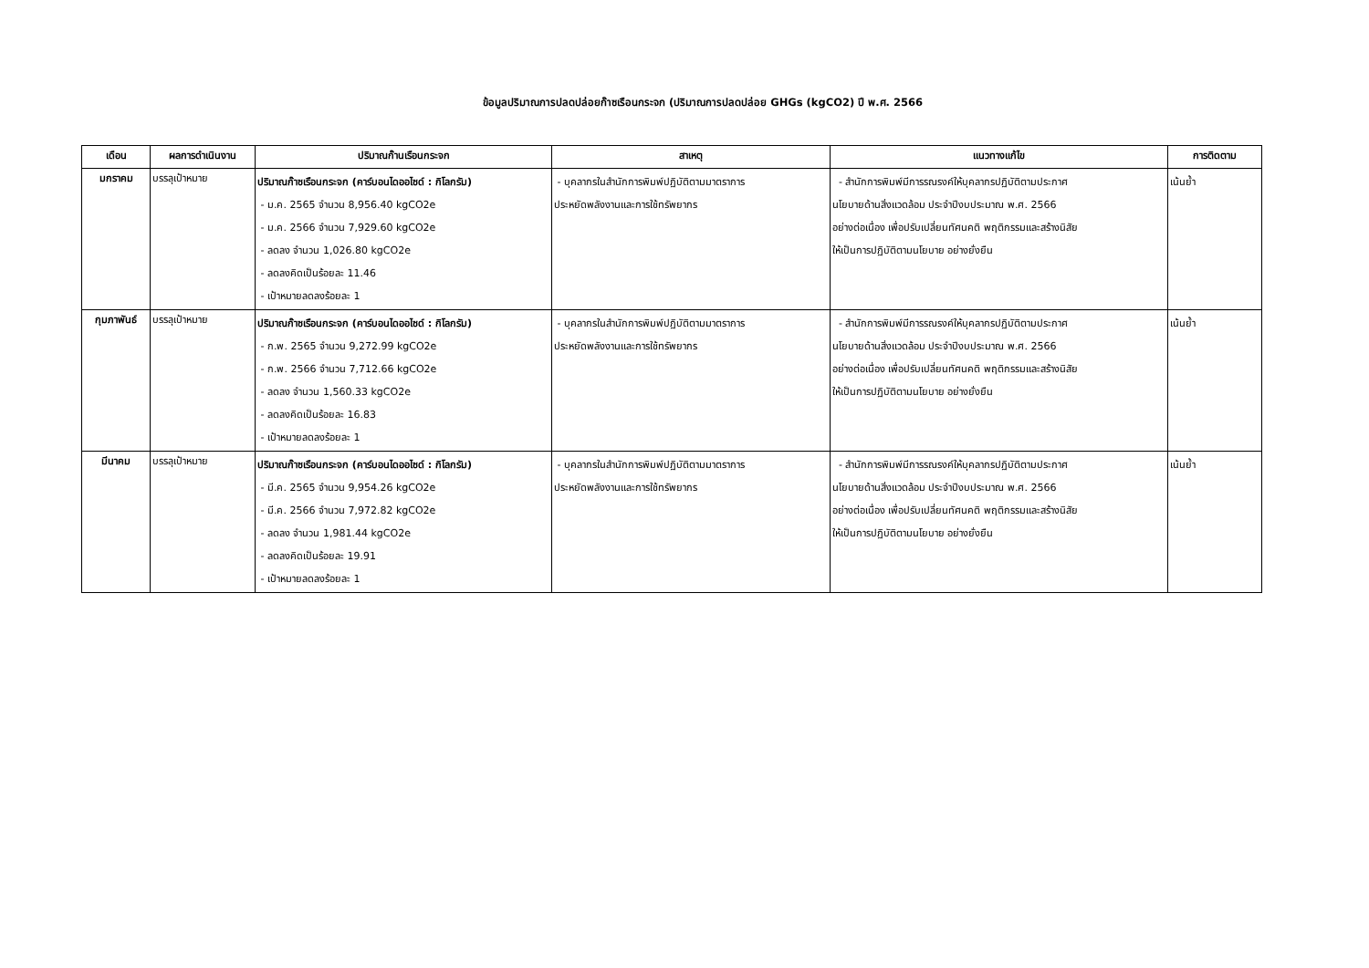ข้อมูลปริมาณการปลดปล่อยก๊าซเรือนกระจก (ปริมาณการปลดปล่อย GHGs (kgCO2) ปี พ.ศ. 2566
| เดือน | ผลการดำเนินงาน | ปริมาณก๊านเรือนกระจก | สาเหตุ | แนวทางแก้ไข | การติดตาม |
| --- | --- | --- | --- | --- | --- |
| มกราคม | บรรลุเป้าหมาย | ปริมาณก๊าซเรือนกระจก (คาร์บอนไดออไซด์ : กิโลกรัม) - ม.ค. 2565 จำนวน 8,956.40 kgCO2e - ม.ค. 2566 จำนวน 7,929.60 kgCO2e - ลดลง จำนวน 1,026.80 kgCO2e - ลดลงคิดเป็นร้อยละ 11.46 - เป้าหมายลดลงร้อยละ 1 | - บุคลากรในสำนักการพิมพ์ปฏิบัติตามมาตราการ ประหยัดพลังงานและการใช้ทรัพยากร | - สำนักการพิมพ์มีการรณรงค์ให้บุคลากรปฏิบัติตามประกาศ นโยบายด้านสิ่งแวดล้อม ประจำปีงบประมาณ พ.ศ. 2566 อย่างต่อเนื่อง เพื่อปรับเปลี่ยนทัศนคติ พฤติกรรมและสร้างนิสัย ให้เป็นการปฏิบัติตามนโยบาย อย่างยั่งยืน | เน้นย้ำ |
| กุมภาพันธ์ | บรรลุเป้าหมาย | ปริมาณก๊าซเรือนกระจก (คาร์บอนไดออไซด์ : กิโลกรัม) - ก.พ. 2565 จำนวน 9,272.99 kgCO2e - ก.พ. 2566 จำนวน 7,712.66 kgCO2e - ลดลง จำนวน 1,560.33 kgCO2e - ลดลงคิดเป็นร้อยละ 16.83 - เป้าหมายลดลงร้อยละ 1 | - บุคลากรในสำนักการพิมพ์ปฏิบัติตามมาตราการ ประหยัดพลังงานและการใช้ทรัพยากร | - สำนักการพิมพ์มีการรณรงค์ให้บุคลากรปฏิบัติตามประกาศ นโยบายด้านสิ่งแวดล้อม ประจำปีงบประมาณ พ.ศ. 2566 อย่างต่อเนื่อง เพื่อปรับเปลี่ยนทัศนคติ พฤติกรรมและสร้างนิสัย ให้เป็นการปฏิบัติตามนโยบาย อย่างยั่งยืน | เน้นย้ำ |
| มีนาคม | บรรลุเป้าหมาย | ปริมาณก๊าซเรือนกระจก (คาร์บอนไดออไซด์ : กิโลกรัม) - มี.ค. 2565 จำนวน 9,954.26 kgCO2e - มี.ค. 2566 จำนวน 7,972.82 kgCO2e - ลดลง จำนวน 1,981.44 kgCO2e - ลดลงคิดเป็นร้อยละ 19.91 - เป้าหมายลดลงร้อยละ 1 | - บุคลากรในสำนักการพิมพ์ปฏิบัติตามมาตราการ ประหยัดพลังงานและการใช้ทรัพยากร | - สำนักการพิมพ์มีการรณรงค์ให้บุคลากรปฏิบัติตามประกาศ นโยบายด้านสิ่งแวดล้อม ประจำปีงบประมาณ พ.ศ. 2566 อย่างต่อเนื่อง เพื่อปรับเปลี่ยนทัศนคติ พฤติกรรมและสร้างนิสัย ให้เป็นการปฏิบัติตามนโยบาย อย่างยั่งยืน | เน้นย้ำ |